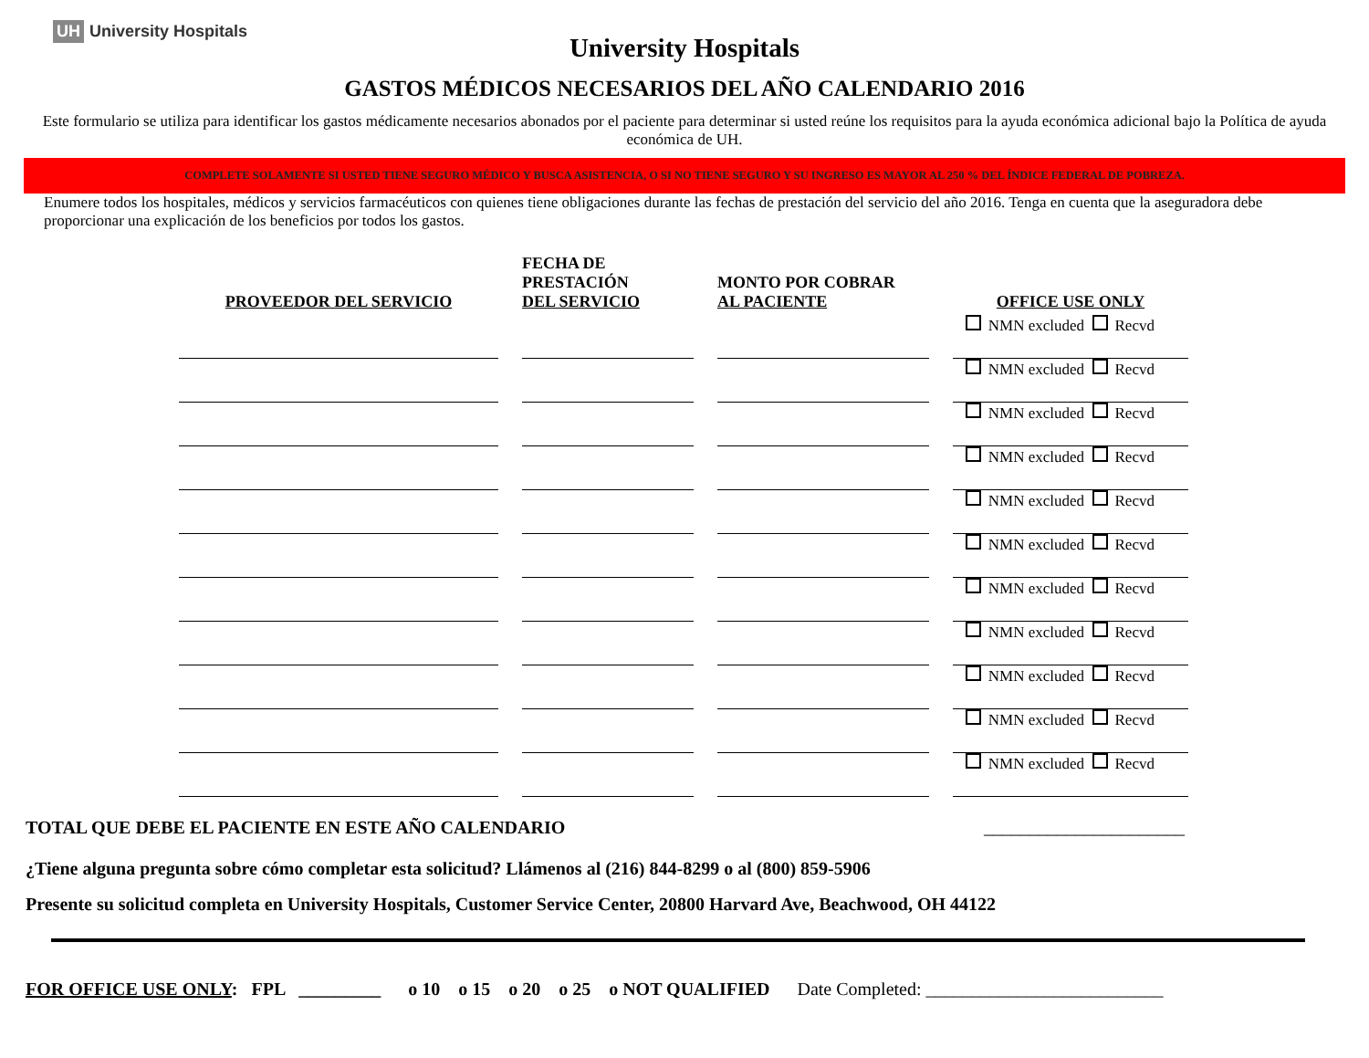UH University Hospitals
University Hospitals
GASTOS MÉDICOS NECESARIOS DEL AÑO CALENDARIO 2016
Este formulario se utiliza para identificar los gastos médicamente necesarios abonados por el paciente para determinar si usted reúne los requisitos para la ayuda económica adicional bajo la Política de ayuda económica de UH.
COMPLETE SOLAMENTE SI USTED TIENE SEGURO MÉDICO Y BUSCA ASISTENCIA, O SI NO TIENE SEGURO Y SU INGRESO ES MAYOR AL 250 % DEL ÍNDICE FEDERAL DE POBREZA.
Enumere todos los hospitales, médicos y servicios farmacéuticos con quienes tiene obligaciones durante las fechas de prestación del servicio del año 2016. Tenga en cuenta que la aseguradora debe proporcionar una explicación de los beneficios por todos los gastos.
| PROVEEDOR DEL SERVICIO | | FECHA DE PRESTACIÓN DEL SERVICIO | | MONTO POR COBRAR AL PACIENTE | | OFFICE USE ONLY |
| | | | | | | NMN excluded Recvd |
| | | | | | | NMN excluded Recvd |
| | | | | | | NMN excluded Recvd |
| | | | | | | NMN excluded Recvd |
| | | | | | | NMN excluded Recvd |
| | | | | | | NMN excluded Recvd |
| | | | | | | NMN excluded Recvd |
| | | | | | | NMN excluded Recvd |
| | | | | | | NMN excluded Recvd |
| | | | | | | NMN excluded Recvd |
| | | | | | | NMN excluded Recvd |
TOTAL QUE DEBE EL PACIENTE EN ESTE AÑO CALENDARIO ______________________
¿Tiene alguna pregunta sobre cómo completar esta solicitud? Llámenos al (216) 844-8299 o al (800) 859-5906
Presente su solicitud completa en University Hospitals, Customer Service Center, 20800 Harvard Ave, Beachwood, OH 44122
FOR OFFICE USE ONLY: FPL _________ o 10 o 15 o 20 o 25 o NOT QUALIFIED Date Completed: __________________________